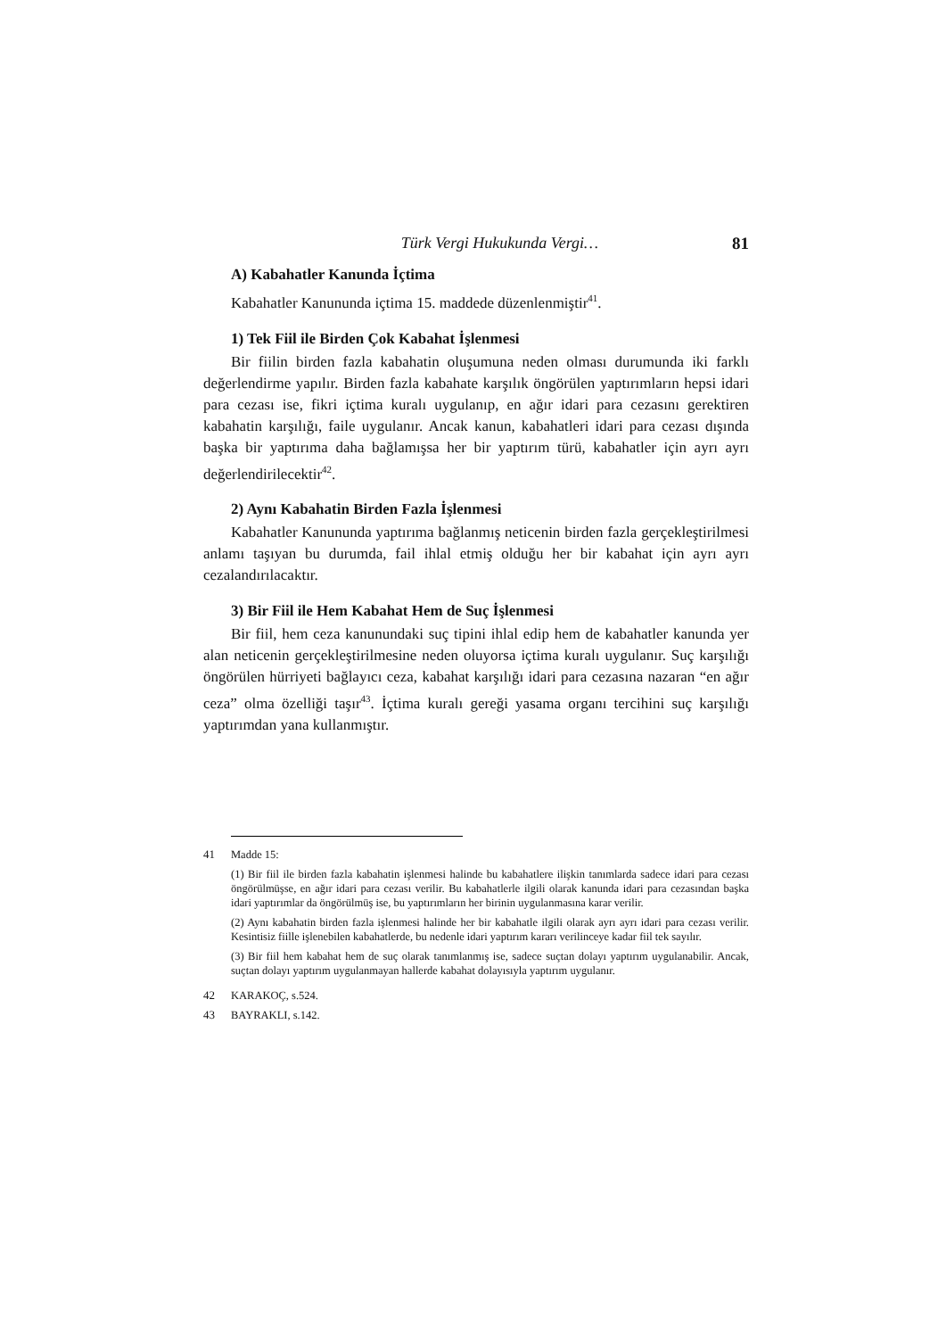Türk Vergi Hukukunda Vergi… 81
A) Kabahatler Kanunda İçtima
Kabahatler Kanununda içtima 15. maddede düzenlenmiştir<sup>41</sup>.
1) Tek Fiil ile Birden Çok Kabahat İşlenmesi
Bir fiilin birden fazla kabahatin oluşumuna neden olması durumunda iki farklı değerlendirme yapılır. Birden fazla kabahate karşılık öngörülen yaptırımların hepsi idari para cezası ise, fikri içtima kuralı uygulanıp, en ağır idari para cezasını gerektiren kabahatin karşılığı, faile uygulanır. Ancak kanun, kabahatleri idari para cezası dışında başka bir yaptırıma daha bağlamışsa her bir yaptırım türü, kabahatler için ayrı ayrı değerlendirilecektir<sup>42</sup>.
2) Aynı Kabahatin Birden Fazla İşlenmesi
Kabahatler Kanununda yaptırıma bağlanmış neticenin birden fazla gerçekleştirilmesi anlamı taşıyan bu durumda, fail ihlal etmiş olduğu her bir kabahat için ayrı ayrı cezalandırılacaktır.
3) Bir Fiil ile Hem Kabahat Hem de Suç İşlenmesi
Bir fiil, hem ceza kanunundaki suç tipini ihlal edip hem de kabahatler kanunda yer alan neticenin gerçekleştirilmesine neden oluyorsa içtima kuralı uygulanır. Suç karşılığı öngörülen hürriyeti bağlayıcı ceza, kabahat karşılığı idari para cezasına nazaran “en ağır ceza” olma özelliği taşır<sup>43</sup>. İçtima kuralı gereği yasama organı tercihini suç karşılığı yaptırımdan yana kullanmıştır.
41
Madde 15:
(1) Bir fiil ile birden fazla kabahatin işlenmesi halinde bu kabahatlere ilişkin tanımlarda sadece idari para cezası öngörülmüşse, en ağır idari para cezası verilir. Bu kabahatlerle ilgili olarak kanunda idari para cezasından başka idari yaptırımlar da öngörülmüş ise, bu yaptırımların her birinin uygulanmasına karar verilir.
(2) Aynı kabahatin birden fazla işlenmesi halinde her bir kabahatle ilgili olarak ayrı ayrı idari para cezası verilir. Kesintisiz fiille işlenebilen kabahatlerde, bu nedenle idari yaptırım kararı verilinceye kadar fiil tek sayılır.
(3) Bir fiil hem kabahat hem de suç olarak tanımlanmış ise, sadece suçtan dolayı yaptırım uygulanabilir. Ancak, suçtan dolayı yaptırım uygulanmayan hallerde kabahat dolayısıyla yaptırım uygulanır.
42 KARAKOÇ, s.524.
43 BAYRAKLI, s.142.